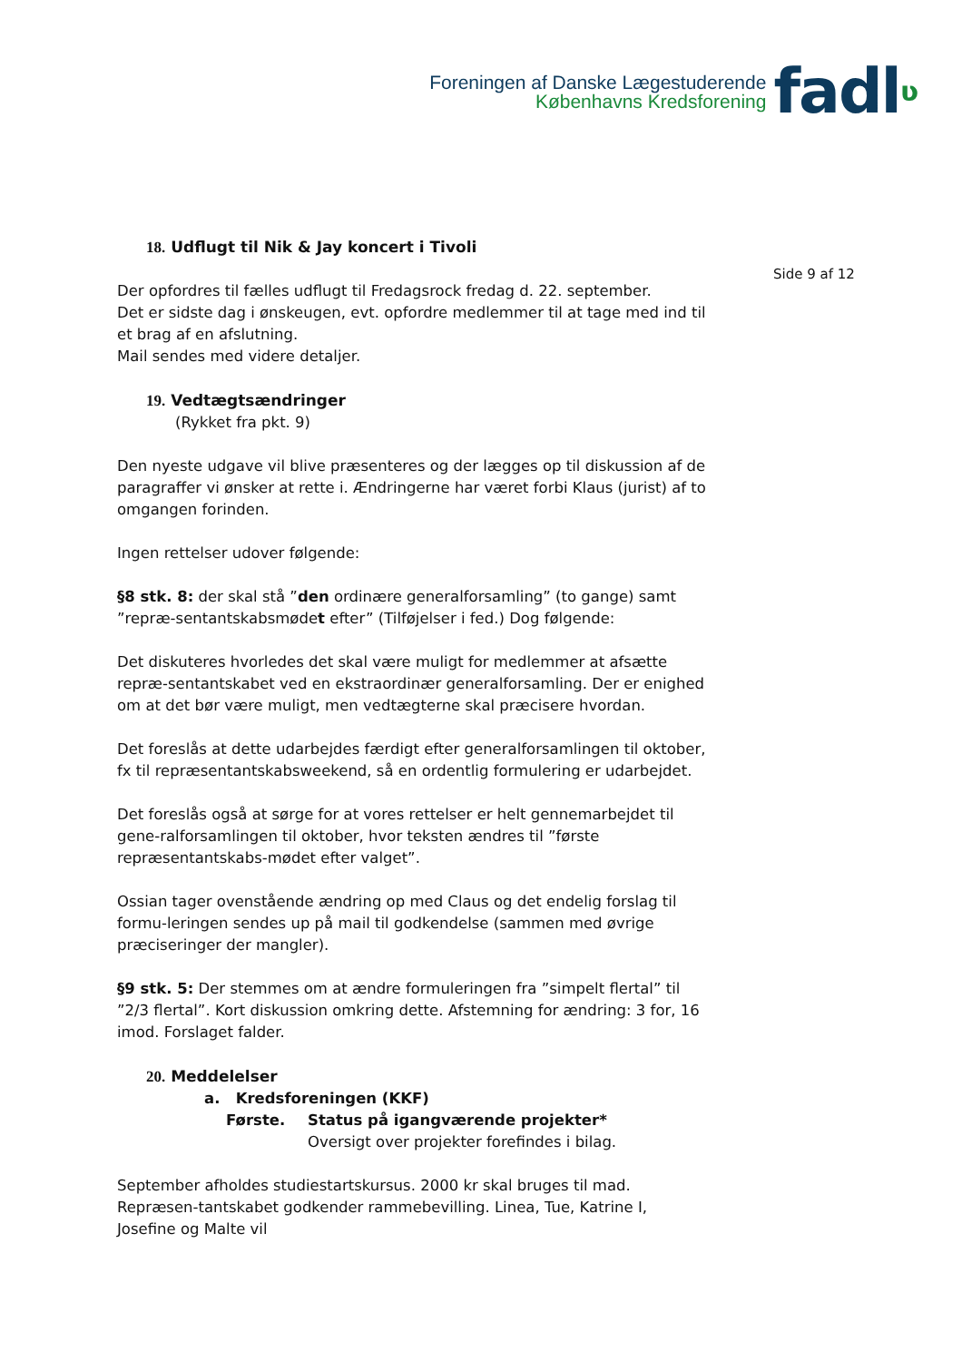Foreningen af Danske Lægestuderende
Københavns Kredsforening
fadlʋ
Side 9 af 12
18. Udflugt til Nik & Jay koncert i Tivoli
Der opfordres til fælles udflugt til Fredagsrock fredag d. 22. september.
Det er sidste dag i ønskeugen, evt. opfordre medlemmer til at tage med ind til et brag af en afslutning.
Mail sendes med videre detaljer.
19. Vedtægtsændringer
(Rykket fra pkt. 9)
Den nyeste udgave vil blive præsenteres og der lægges op til diskussion af de paragraffer vi ønsker at rette i. Ændringerne har været forbi Klaus (jurist) af to omgangen forinden.
Ingen rettelser udover følgende:
§8 stk. 8: der skal stå ”den ordinære generalforsamling” (to gange) samt ”repræ-sentantskabsmødet efter” (Tilføjelser i fed.) Dog følgende:
Det diskuteres hvorledes det skal være muligt for medlemmer at afsætte repræ-sentantskabet ved en ekstraordinær generalforsamling. Der er enighed om at det bør være muligt, men vedtægterne skal præcisere hvordan.
Det foreslås at dette udarbejdes færdigt efter generalforsamlingen til oktober, fx til repræsentantskabsweekend, så en ordentlig formulering er udarbejdet.
Det foreslås også at sørge for at vores rettelser er helt gennemarbejdet til gene-ralforsamlingen til oktober, hvor teksten ændres til ”første repræsentantskabs-mødet efter valget”.
Ossian tager ovenstående ændring op med Claus og det endelig forslag til formu-leringen sendes up på mail til godkendelse (sammen med øvrige præciseringer der mangler).
§9 stk. 5: Der stemmes om at ændre formuleringen fra ”simpelt flertal” til ”2/3 flertal”. Kort diskussion omkring dette. Afstemning for ændring: 3 for, 16 imod. Forslaget falder.
20. Meddelelser
a. Kredsforeningen (KKF)
Første. Status på igangværende projekter*
Oversigt over projekter forefindes i bilag.
September afholdes studiestartskursus. 2000 kr skal bruges til mad. Repræsen-tantskabet godkender rammebevilling. Linea, Tue, Katrine I, Josefine og Malte vil